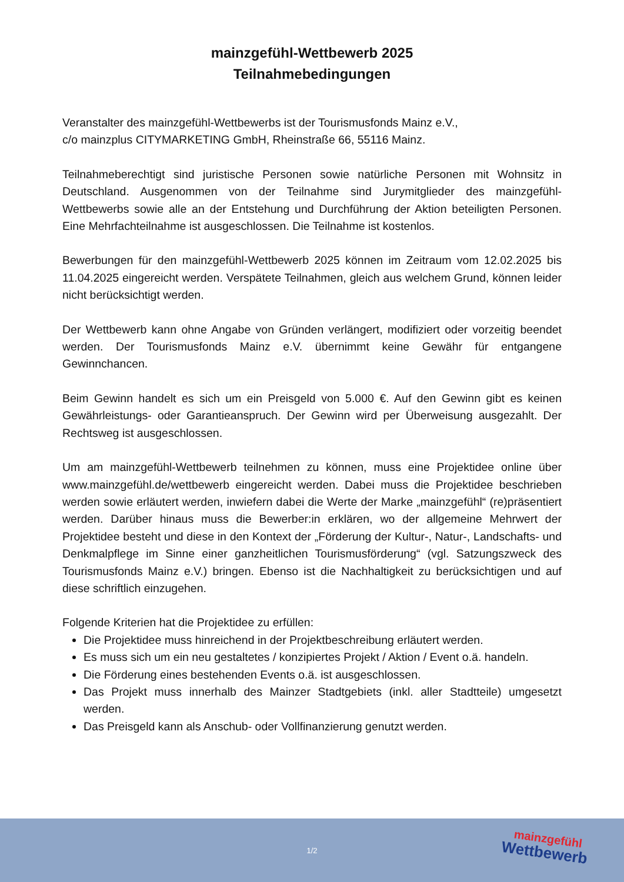mainzgefühl-Wettbewerb 2025
Teilnahmebedingungen
Veranstalter des mainzgefühl-Wettbewerbs ist der Tourismusfonds Mainz e.V.,
c/o mainzplus CITYMARKETING GmbH, Rheinstraße 66, 55116 Mainz.
Teilnahmeberechtigt sind juristische Personen sowie natürliche Personen mit Wohnsitz in Deutschland. Ausgenommen von der Teilnahme sind Jurymitglieder des mainzgefühl-Wettbewerbs sowie alle an der Entstehung und Durchführung der Aktion beteiligten Personen. Eine Mehrfachteilnahme ist ausgeschlossen. Die Teilnahme ist kostenlos.
Bewerbungen für den mainzgefühl-Wettbewerb 2025 können im Zeitraum vom 12.02.2025 bis 11.04.2025 eingereicht werden. Verspätete Teilnahmen, gleich aus welchem Grund, können leider nicht berücksichtigt werden.
Der Wettbewerb kann ohne Angabe von Gründen verlängert, modifiziert oder vorzeitig beendet werden. Der Tourismusfonds Mainz e.V. übernimmt keine Gewähr für entgangene Gewinnchancen.
Beim Gewinn handelt es sich um ein Preisgeld von 5.000 €. Auf den Gewinn gibt es keinen Gewährleistungs- oder Garantieanspruch. Der Gewinn wird per Überweisung ausgezahlt. Der Rechtsweg ist ausgeschlossen.
Um am mainzgefühl-Wettbewerb teilnehmen zu können, muss eine Projektidee online über www.mainzgefühl.de/wettbewerb eingereicht werden. Dabei muss die Projektidee beschrieben werden sowie erläutert werden, inwiefern dabei die Werte der Marke „mainzgefühl“ (re)präsentiert werden. Darüber hinaus muss die Bewerber:in erklären, wo der allgemeine Mehrwert der Projektidee besteht und diese in den Kontext der „Förderung der Kultur-, Natur-, Landschafts- und Denkmalpflege im Sinne einer ganzheitlichen Tourismusförderung“ (vgl. Satzungszweck des Tourismusfonds Mainz e.V.) bringen. Ebenso ist die Nachhaltigkeit zu berücksichtigen und auf diese schriftlich einzugehen.
Folgende Kriterien hat die Projektidee zu erfüllen:
Die Projektidee muss hinreichend in der Projektbeschreibung erläutert werden.
Es muss sich um ein neu gestaltetes / konzipiertes Projekt / Aktion / Event o.ä. handeln.
Die Förderung eines bestehenden Events o.ä. ist ausgeschlossen.
Das Projekt muss innerhalb des Mainzer Stadtgebiets (inkl. aller Stadtteile) umgesetzt werden.
Das Preisgeld kann als Anschub- oder Vollfinanzierung genutzt werden.
1/2
mainzgefühl
Wettbewerb